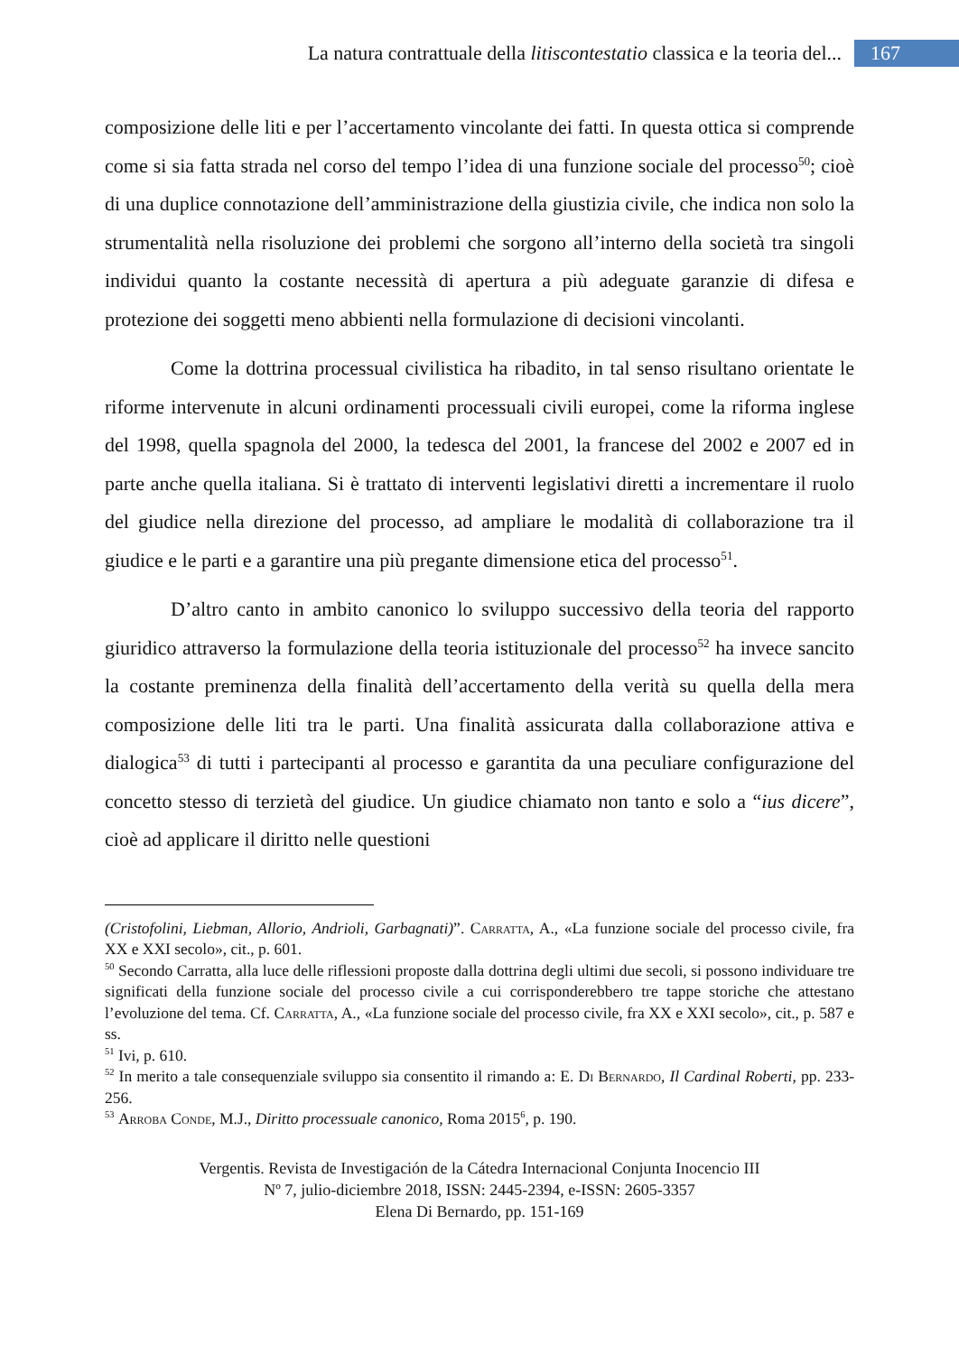La natura contrattuale della litiscontestatio classica e la teoria del... 167
composizione delle liti e per l’accertamento vincolante dei fatti. In questa ottica si comprende come si sia fatta strada nel corso del tempo l’idea di una funzione sociale del processo<sup>50</sup>; cioè di una duplice connotazione dell’amministrazione della giustizia civile, che indica non solo la strumentalità nella risoluzione dei problemi che sorgono all’interno della società tra singoli individui quanto la costante necessità di apertura a più adeguate garanzie di difesa e protezione dei soggetti meno abbienti nella formulazione di decisioni vincolanti.
Come la dottrina processual civilistica ha ribadito, in tal senso risultano orientate le riforme intervenute in alcuni ordinamenti processuali civili europei, come la riforma inglese del 1998, quella spagnola del 2000, la tedesca del 2001, la francese del 2002 e 2007 ed in parte anche quella italiana. Si è trattato di interventi legislativi diretti a incrementare il ruolo del giudice nella direzione del processo, ad ampliare le modalità di collaborazione tra il giudice e le parti e a garantire una più pregante dimensione etica del processo<sup>51</sup>.
D’altro canto in ambito canonico lo sviluppo successivo della teoria del rapporto giuridico attraverso la formulazione della teoria istituzionale del processo<sup>52</sup> ha invece sancito la costante preminenza della finalità dell’accertamento della verità su quella della mera composizione delle liti tra le parti. Una finalità assicurata dalla collaborazione attiva e dialogica<sup>53</sup> di tutti i partecipanti al processo e garantita da una peculiare configurazione del concetto stesso di terzietà del giudice. Un giudice chiamato non tanto e solo a “ius dicere”, cioè ad applicare il diritto nelle questioni
(Cristofolini, Liebman, Allorio, Andrioli, Garbagnati)”. Carratta, A., «La funzione sociale del processo civile, fra XX e XXI secolo», cit., p. 601.
<sup>50</sup> Secondo Carratta, alla luce delle riflessioni proposte dalla dottrina degli ultimi due secoli, si possono individuare tre significati della funzione sociale del processo civile a cui corrisponderebbero tre tappe storiche che attestano l’evoluzione del tema. Cf. Carratta, A., «La funzione sociale del processo civile, fra XX e XXI secolo», cit., p. 587 e ss.
<sup>51</sup> Ivi, p. 610.
<sup>52</sup> In merito a tale consequenziale sviluppo sia consentito il rimando a: E. Di Bernardo, Il Cardinal Roberti, pp. 233-256.
<sup>53</sup> Arroba Conde, M.J., Diritto processuale canonico, Roma 2015<sup>6</sup>, p. 190.
Vergentis. Revista de Investigación de la Cátedra Internacional Conjunta Inocencio III
Nº 7, julio-diciembre 2018, ISSN: 2445-2394, e-ISSN: 2605-3357
Elena Di Bernardo, pp. 151-169